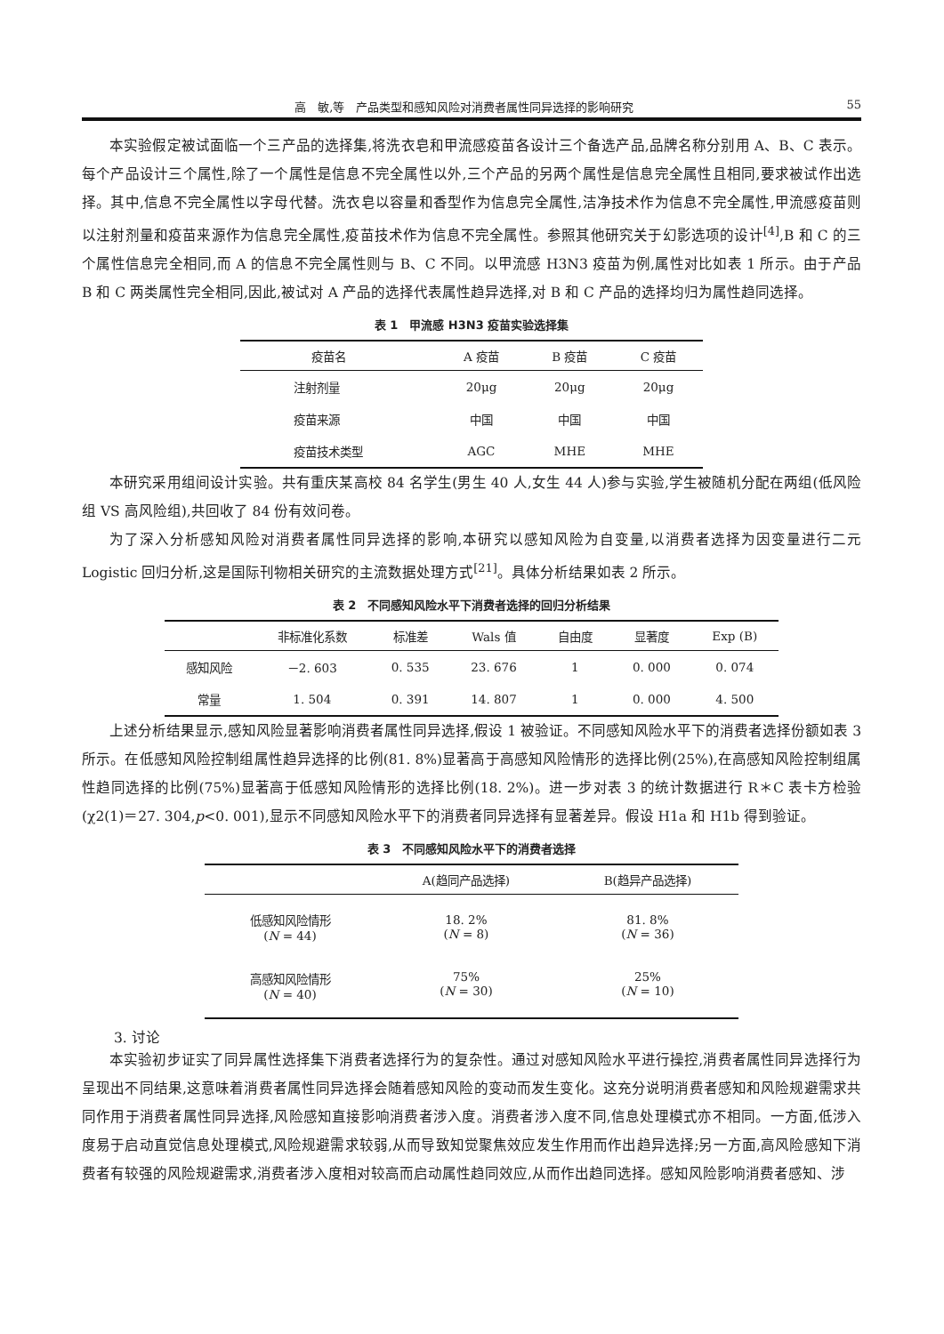高　敏,等　产品类型和感知风险对消费者属性同异选择的影响研究 55
本实验假定被试面临一个三产品的选择集,将洗衣皂和甲流感疫苗各设计三个备选产品,品牌名称分别用 A、B、C 表示。每个产品设计三个属性,除了一个属性是信息不完全属性以外,三个产品的另两个属性是信息完全属性且相同,要求被试作出选择。其中,信息不完全属性以字母代替。洗衣皂以容量和香型作为信息完全属性,洁净技术作为信息不完全属性,甲流感疫苗则以注射剂量和疫苗来源作为信息完全属性,疫苗技术作为信息不完全属性。参照其他研究关于幻影选项的设计<sup>[4]</sup>,B 和 C 的三个属性信息完全相同,而 A 的信息不完全属性则与 B、C 不同。以甲流感 H3N3 疫苗为例,属性对比如表 1 所示。由于产品 B 和 C 两类属性完全相同,因此,被试对 A 产品的选择代表属性趋异选择,对 B 和 C 产品的选择均归为属性趋同选择。
表 1　甲流感 H3N3 疫苗实验选择集
| 疫苗名 | A 疫苗 | B 疫苗 | C 疫苗 |
| --- | --- | --- | --- |
| 注射剂量 | 20μg | 20μg | 20μg |
| 疫苗来源 | 中国 | 中国 | 中国 |
| 疫苗技术类型 | AGC | MHE | MHE |
本研究采用组间设计实验。共有重庆某高校 84 名学生(男生 40 人,女生 44 人)参与实验,学生被随机分配在两组(低风险组 VS 高风险组),共回收了 84 份有效问卷。
为了深入分析感知风险对消费者属性同异选择的影响,本研究以感知风险为自变量,以消费者选择为因变量进行二元 Logistic 回归分析,这是国际刊物相关研究的主流数据处理方式<sup>[21]</sup>。具体分析结果如表 2 所示。
表 2　不同感知风险水平下消费者选择的回归分析结果
| | 非标准化系数 | 标准差 | Wals 值 | 自由度 | 显著度 | Exp (B) |
| --- | --- | --- | --- | --- | --- | --- |
| 感知风险 | －2. 603 | 0. 535 | 23. 676 | 1 | 0. 000 | 0. 074 |
| 常量 | 1. 504 | 0. 391 | 14. 807 | 1 | 0. 000 | 4. 500 |
上述分析结果显示,感知风险显著影响消费者属性同异选择,假设 1 被验证。不同感知风险水平下的消费者选择份额如表 3 所示。在低感知风险控制组属性趋异选择的比例(81. 8%)显著高于高感知风险情形的选择比例(25%),在高感知风险控制组属性趋同选择的比例(75%)显著高于低感知风险情形的选择比例(18. 2%)。进一步对表 3 的统计数据进行 R＊C 表卡方检验(χ2(1)＝27. 304,p<0. 001),显示不同感知风险水平下的消费者同异选择有显著差异。假设 H1a 和 H1b 得到验证。
表 3　不同感知风险水平下的消费者选择
| | A(趋同产品选择) | B(趋异产品选择) |
| --- | --- | --- |
| 低感知风险情形 ( N = 44) | 18. 2% ( N = 8) | 81. 8% ( N = 36) |
| 高感知风险情形 ( N = 40) | 75% ( N = 30) | 25% ( N = 10) |
3. 讨论
本实验初步证实了同异属性选择集下消费者选择行为的复杂性。通过对感知风险水平进行操控,消费者属性同异选择行为呈现出不同结果,这意味着消费者属性同异选择会随着感知风险的变动而发生变化。这充分说明消费者感知和风险规避需求共同作用于消费者属性同异选择,风险感知直接影响消费者涉入度。消费者涉入度不同,信息处理模式亦不相同。一方面,低涉入度易于启动直觉信息处理模式,风险规避需求较弱,从而导致知觉聚焦效应发生作用而作出趋异选择;另一方面,高风险感知下消费者有较强的风险规避需求,消费者涉入度相对较高而启动属性趋同效应,从而作出趋同选择。感知风险影响消费者感知、涉